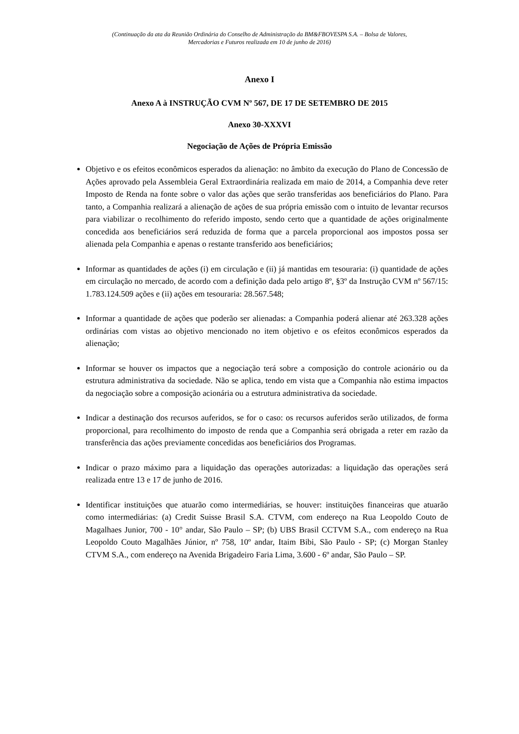(Continuação da ata da Reunião Ordinária do Conselho de Administração da BM&FBOVESPA S.A. – Bolsa de Valores,
Mercadorias e Futuros realizada em 10 de junho de 2016)
Anexo I
Anexo A à INSTRUÇÃO CVM Nº 567, DE 17 DE SETEMBRO DE 2015
Anexo 30-XXXVI
Negociação de Ações de Própria Emissão
Objetivo e os efeitos econômicos esperados da alienação: no âmbito da execução do Plano de Concessão de Ações aprovado pela Assembleia Geral Extraordinária realizada em maio de 2014, a Companhia deve reter Imposto de Renda na fonte sobre o valor das ações que serão transferidas aos beneficiários do Plano. Para tanto, a Companhia realizará a alienação de ações de sua própria emissão com o intuito de levantar recursos para viabilizar o recolhimento do referido imposto, sendo certo que a quantidade de ações originalmente concedida aos beneficiários será reduzida de forma que a parcela proporcional aos impostos possa ser alienada pela Companhia e apenas o restante transferido aos beneficiários;
Informar as quantidades de ações (i) em circulação e (ii) já mantidas em tesouraria: (i) quantidade de ações em circulação no mercado, de acordo com a definição dada pelo artigo 8º, §3º da Instrução CVM nº 567/15: 1.783.124.509 ações e (ii) ações em tesouraria: 28.567.548;
Informar a quantidade de ações que poderão ser alienadas: a Companhia poderá alienar até 263.328 ações ordinárias com vistas ao objetivo mencionado no item objetivo e os efeitos econômicos esperados da alienação;
Informar se houver os impactos que a negociação terá sobre a composição do controle acionário ou da estrutura administrativa da sociedade. Não se aplica, tendo em vista que a Companhia não estima impactos da negociação sobre a composição acionária ou a estrutura administrativa da sociedade.
Indicar a destinação dos recursos auferidos, se for o caso: os recursos auferidos serão utilizados, de forma proporcional, para recolhimento do imposto de renda que a Companhia será obrigada a reter em razão da transferência das ações previamente concedidas aos beneficiários dos Programas.
Indicar o prazo máximo para a liquidação das operações autorizadas: a liquidação das operações será realizada entre 13 e 17 de junho de 2016.
Identificar instituições que atuarão como intermediárias, se houver: instituições financeiras que atuarão como intermediárias: (a) Credit Suisse Brasil S.A. CTVM, com endereço na Rua Leopoldo Couto de Magalhaes Junior, 700 - 10° andar, São Paulo – SP; (b) UBS Brasil CCTVM S.A., com endereço na Rua Leopoldo Couto Magalhães Júnior, nº 758, 10º andar, Itaim Bibi, São Paulo - SP; (c) Morgan Stanley CTVM S.A., com endereço na Avenida Brigadeiro Faria Lima, 3.600 - 6º andar, São Paulo – SP.